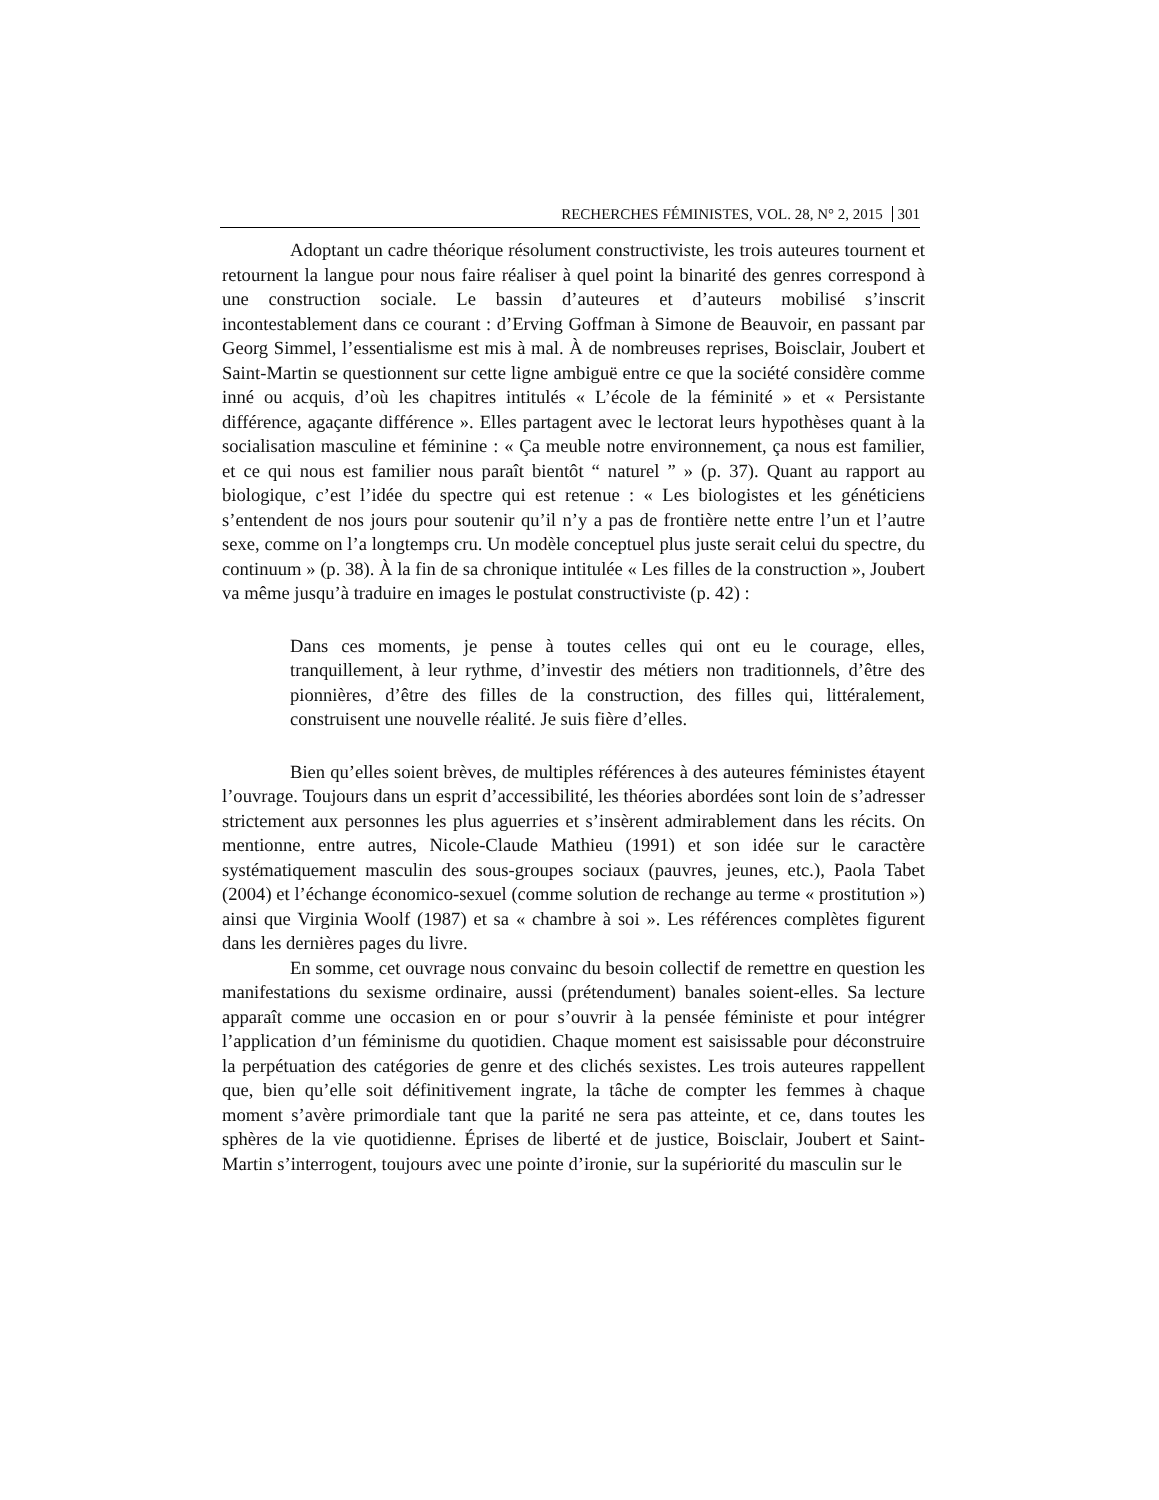RECHERCHES FÉMINISTES, VOL. 28, N° 2, 2015 301
Adoptant un cadre théorique résolument constructiviste, les trois auteures tournent et retournent la langue pour nous faire réaliser à quel point la binarité des genres correspond à une construction sociale. Le bassin d’auteures et d’auteurs mobilisé s’inscrit incontestablement dans ce courant : d’Erving Goffman à Simone de Beauvoir, en passant par Georg Simmel, l’essentialisme est mis à mal. À de nombreuses reprises, Boisclair, Joubert et Saint-Martin se questionnent sur cette ligne ambiguë entre ce que la société considère comme inné ou acquis, d’où les chapitres intitulés « L’école de la féminité » et « Persistante différence, agaçante différence ». Elles partagent avec le lectorat leurs hypothèses quant à la socialisation masculine et féminine : « Ça meuble notre environnement, ça nous est familier, et ce qui nous est familier nous paraît bientôt “ naturel ” » (p. 37). Quant au rapport au biologique, c’est l’idée du spectre qui est retenue : « Les biologistes et les généticiens s’entendent de nos jours pour soutenir qu’il n’y a pas de frontière nette entre l’un et l’autre sexe, comme on l’a longtemps cru. Un modèle conceptuel plus juste serait celui du spectre, du continuum » (p. 38). À la fin de sa chronique intitulée « Les filles de la construction », Joubert va même jusqu’à traduire en images le postulat constructiviste (p. 42) :
Dans ces moments, je pense à toutes celles qui ont eu le courage, elles, tranquillement, à leur rythme, d’investir des métiers non traditionnels, d’être des pionnières, d’être des filles de la construction, des filles qui, littéralement, construisent une nouvelle réalité. Je suis fière d’elles.
Bien qu’elles soient brèves, de multiples références à des auteures féministes étayent l’ouvrage. Toujours dans un esprit d’accessibilité, les théories abordées sont loin de s’adresser strictement aux personnes les plus aguerries et s’insèrent admirablement dans les récits. On mentionne, entre autres, Nicole-Claude Mathieu (1991) et son idée sur le caractère systématiquement masculin des sous-groupes sociaux (pauvres, jeunes, etc.), Paola Tabet (2004) et l’échange économico-sexuel (comme solution de rechange au terme « prostitution ») ainsi que Virginia Woolf (1987) et sa « chambre à soi ». Les références complètes figurent dans les dernières pages du livre.
En somme, cet ouvrage nous convainc du besoin collectif de remettre en question les manifestations du sexisme ordinaire, aussi (prétendument) banales soient-elles. Sa lecture apparaît comme une occasion en or pour s’ouvrir à la pensée féministe et pour intégrer l’application d’un féminisme du quotidien. Chaque moment est saisissable pour déconstruire la perpétuation des catégories de genre et des clichés sexistes. Les trois auteures rappellent que, bien qu’elle soit définitivement ingrate, la tâche de compter les femmes à chaque moment s’avère primordiale tant que la parité ne sera pas atteinte, et ce, dans toutes les sphères de la vie quotidienne. Éprises de liberté et de justice, Boisclair, Joubert et Saint-Martin s’interrogent, toujours avec une pointe d’ironie, sur la supériorité du masculin sur le